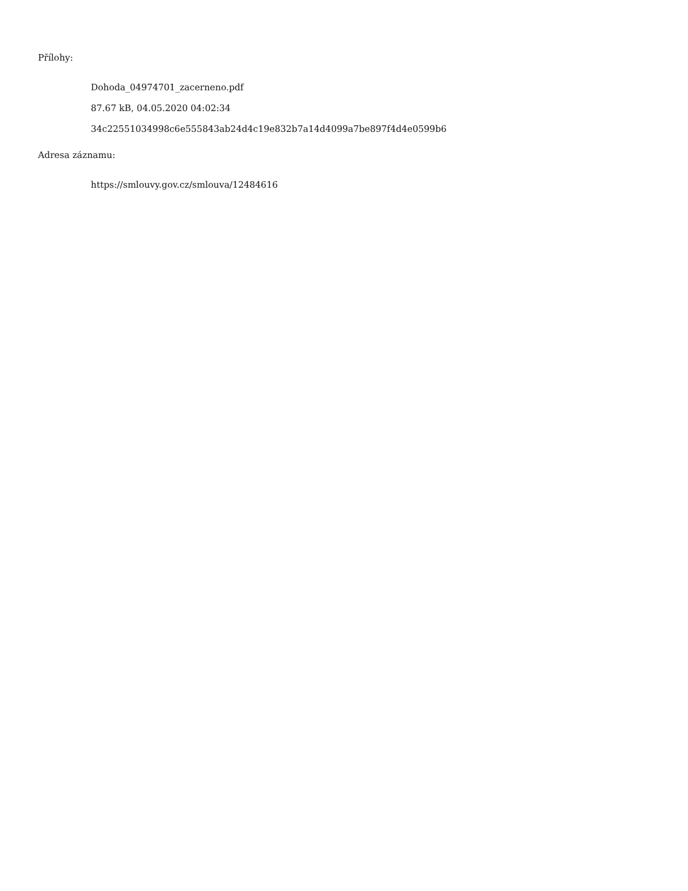Přílohy:
Dohoda_04974701_zacerneno.pdf
87.67 kB, 04.05.2020 04:02:34
34c22551034998c6e555843ab24d4c19e832b7a14d4099a7be897f4d4e0599b6
Adresa záznamu:
https://smlouvy.gov.cz/smlouva/12484616